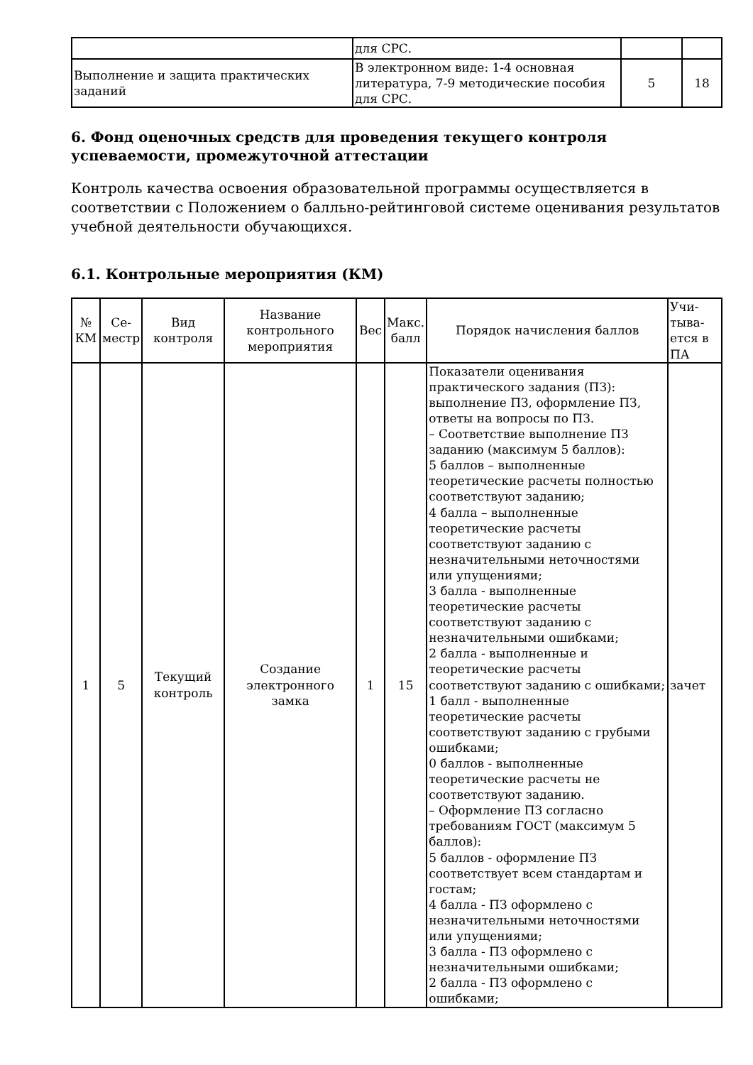| | для СРС. | | |
| Выполнение и защита практических заданий | В электронном виде: 1-4 основная литература, 7-9 методические пособия для СРС. | 5 | 18 |
6. Фонд оценочных средств для проведения текущего контроля успеваемости, промежуточной аттестации
Контроль качества освоения образовательной программы осуществляется в соответствии с Положением о балльно-рейтинговой системе оценивания результатов учебной деятельности обучающихся.
6.1. Контрольные мероприятия (КМ)
| № КМ | Се-местр | Вид контроля | Название контрольного мероприятия | Вес | Макс. балл | Порядок начисления баллов | Учи-тыва-ется в ПА |
| --- | --- | --- | --- | --- | --- | --- | --- |
| 1 | 5 | Текущий контроль | Создание электронного замка | 1 | 15 | Показатели оценивания практического задания (ПЗ): выполнение ПЗ, оформление ПЗ, ответы на вопросы по ПЗ. – Соответствие выполнение ПЗ заданию (максимум 5 баллов): 5 баллов – выполненные теоретические расчеты полностью соответствуют заданию; 4 балла – выполненные теоретические расчеты соответствуют заданию с незначительными неточностями или упущениями; 3 балла - выполненные теоретические расчеты соответствуют заданию с незначительными ошибками; 2 балла - выполненные и теоретические расчеты соответствуют заданию с ошибками; 1 балл - выполненные теоретические расчеты соответствуют заданию с грубыми ошибками; 0 баллов - выполненные теоретические расчеты не соответствуют заданию. – Оформление ПЗ согласно требованиям ГОСТ (максимум 5 баллов): 5 баллов - оформление ПЗ соответствует всем стандартам и гостам; 4 балла - ПЗ оформлено с незначительными неточностями или упущениями; 3 балла - ПЗ оформлено с незначительными ошибками; 2 балла - ПЗ оформлено с ошибками; | зачет |